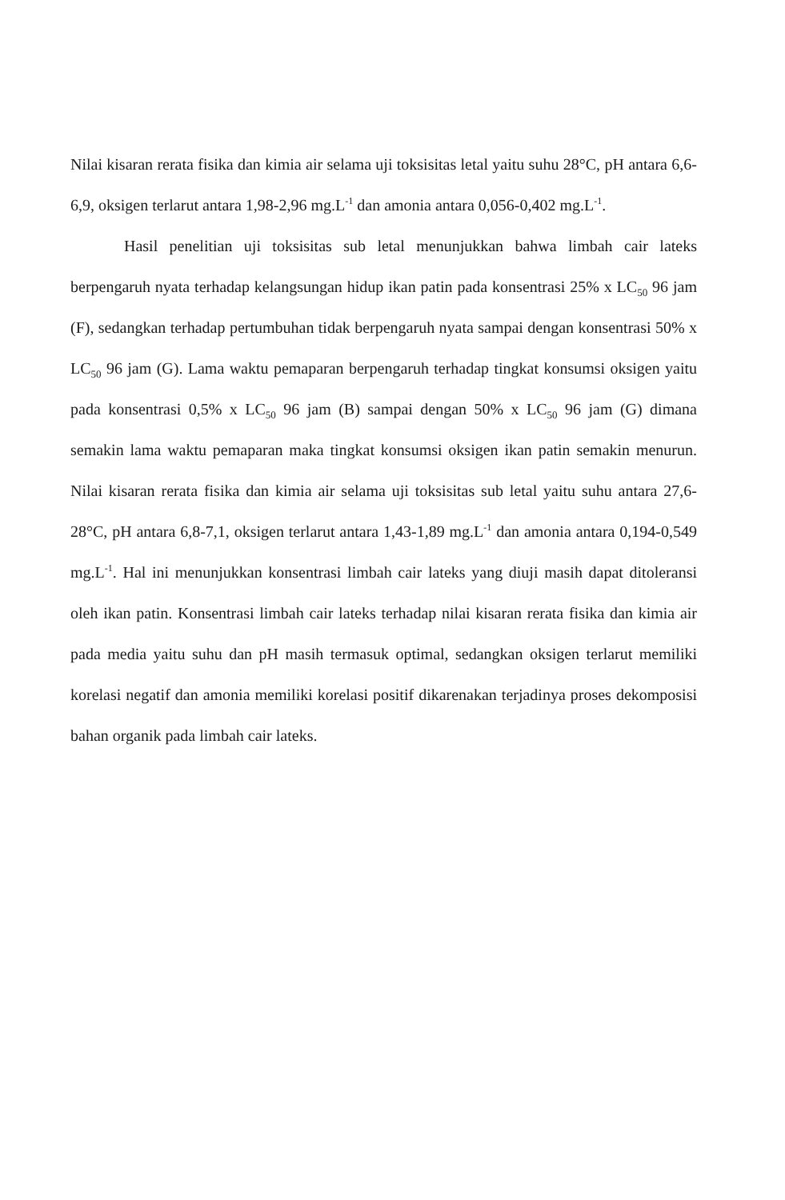Nilai kisaran rerata fisika dan kimia air selama uji toksisitas letal yaitu suhu 28°C, pH antara 6,6-6,9, oksigen terlarut antara 1,98-2,96 mg.L<sup>-1</sup> dan amonia antara 0,056-0,402 mg.L<sup>-1</sup>.
Hasil penelitian uji toksisitas sub letal menunjukkan bahwa limbah cair lateks berpengaruh nyata terhadap kelangsungan hidup ikan patin pada konsentrasi 25% x LC<sub>50</sub> 96 jam (F), sedangkan terhadap pertumbuhan tidak berpengaruh nyata sampai dengan konsentrasi 50% x LC<sub>50</sub> 96 jam (G). Lama waktu pemaparan berpengaruh terhadap tingkat konsumsi oksigen yaitu pada konsentrasi 0,5% x LC<sub>50</sub> 96 jam (B) sampai dengan 50% x LC<sub>50</sub> 96 jam (G) dimana semakin lama waktu pemaparan maka tingkat konsumsi oksigen ikan patin semakin menurun. Nilai kisaran rerata fisika dan kimia air selama uji toksisitas sub letal yaitu suhu antara 27,6-28°C, pH antara 6,8-7,1, oksigen terlarut antara 1,43-1,89 mg.L<sup>-1</sup> dan amonia antara 0,194-0,549 mg.L<sup>-1</sup>. Hal ini menunjukkan konsentrasi limbah cair lateks yang diuji masih dapat ditoleransi oleh ikan patin. Konsentrasi limbah cair lateks terhadap nilai kisaran rerata fisika dan kimia air pada media yaitu suhu dan pH masih termasuk optimal, sedangkan oksigen terlarut memiliki korelasi negatif dan amonia memiliki korelasi positif dikarenakan terjadinya proses dekomposisi bahan organik pada limbah cair lateks.